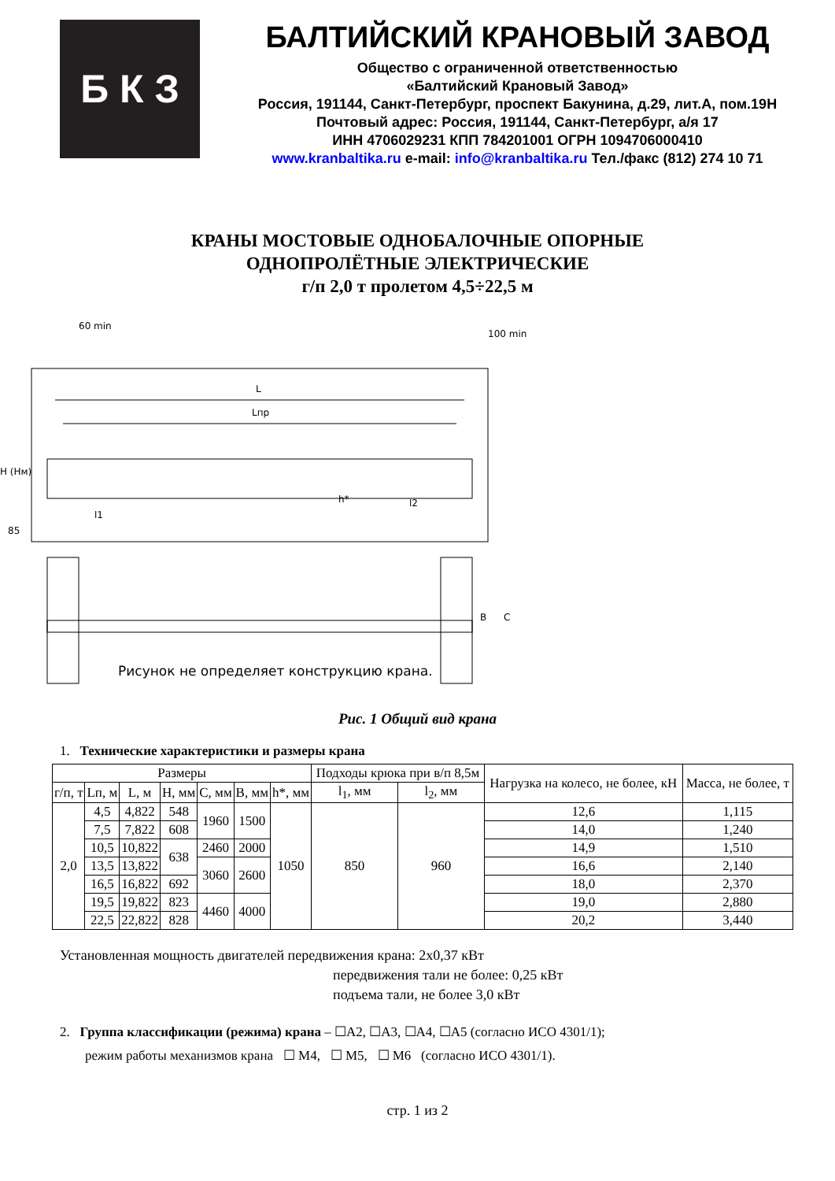Б К З
БАЛТИЙСКИЙ КРАНОВЫЙ ЗАВОД
Общество с ограниченной ответственностью
«Балтийский Крановый Завод»
Россия, 191144, Санкт-Петербург, проспект Бакунина, д.29, лит.А, пом.19Н
Почтовый адрес: Россия, 191144, Санкт-Петербург, а/я 17
ИНН 4706029231 КПП 784201001 ОГРН 1094706000410
www.kranbaltika.ru e-mail: info@kranbaltika.ru Тел./факс (812) 274 10 71
КРАНЫ МОСТОВЫЕ ОДНОБАЛОЧНЫЕ ОПОРНЫЕ
ОДНОПРОЛЁТНЫЕ ЭЛЕКТРИЧЕСКИЕ
г/п 2,0 т пролетом 4,5÷22,5 м
L
Lпр
60 min
100 min
H (Hм)
85
l1
h*
l2
B
C
Рисунок не определяет конструкцию крана.
Рис. 1 Общий вид крана
1. Технические характеристики и размеры крана
| Размеры | | | | | | | Подходы крюка при в/п 8,5м | | Нагрузка на колесо, не более, кН | Масса, не более, т |
| --- | --- | --- | --- | --- | --- | --- | --- | --- | --- | --- |
| г/п, т | Lп, м | L, м | H, мм | C, мм | B, мм | h*, мм | l<sub>1</sub>, мм | l<sub>2</sub>, мм | | |
| 2,0 | 4,5 | 4,822 | 548 | 1960 | 1500 | 1050 | 850 | 960 | 12,6 | 1,115 |
| | 7,5 | 7,822 | 608 | | | | | | 14,0 | 1,240 |
| | 10,5 | 10,822 | 638 | 2460 | 2000 | | | | 14,9 | 1,510 |
| | 13,5 | 13,822 | | 3060 | 2600 | | | | 16,6 | 2,140 |
| | 16,5 | 16,822 | 692 | | | | | | 18,0 | 2,370 |
| | 19,5 | 19,822 | 823 | 4460 | 4000 | | | | 19,0 | 2,880 |
| | 22,5 | 22,822 | 828 | | | | | | 20,2 | 3,440 |
Установленная мощность двигателей передвижения крана: 2х0,37 кВт
передвижения тали не более: 0,25 кВт
подъема тали, не более 3,0 кВт
2. Группа классификации (режима) крана – ☐А2, ☐А3, ☐А4, ☐А5 (согласно ИСО 4301/1);
режим работы механизмов крана ☐ М4, ☐ М5, ☐ М6 (согласно ИСО 4301/1).
стр. 1 из 2